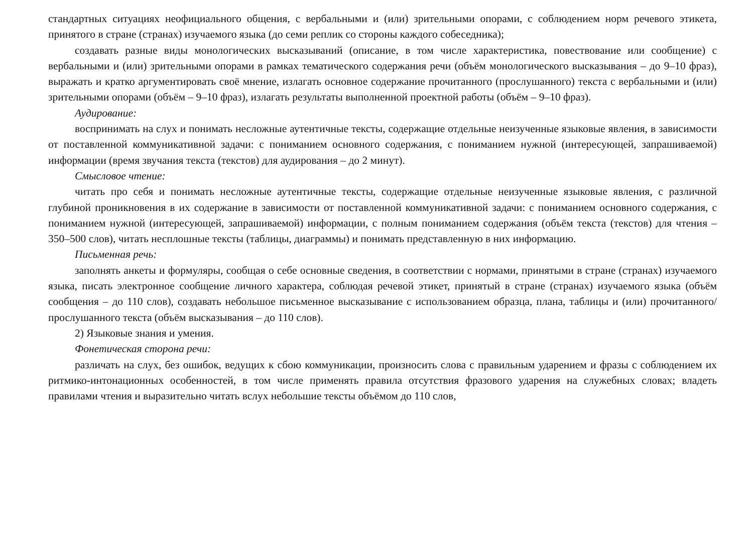стандартных ситуациях неофициального общения, с вербальными и (или) зрительными опорами, с соблюдением норм речевого этикета, принятого в стране (странах) изучаемого языка (до семи реплик со стороны каждого собеседника);
создавать разные виды монологических высказываний (описание, в том числе характеристика, повествование или сообщение) с вербальными и (или) зрительными опорами в рамках тематического содержания речи (объём монологического высказывания – до 9–10 фраз), выражать и кратко аргументировать своё мнение, излагать основное содержание прочитанного (прослушанного) текста с вербальными и (или) зрительными опорами (объём – 9–10 фраз), излагать результаты выполненной проектной работы (объём – 9–10 фраз).
Аудирование:
воспринимать на слух и понимать несложные аутентичные тексты, содержащие отдельные неизученные языковые явления, в зависимости от поставленной коммуникативной задачи: с пониманием основного содержания, с пониманием нужной (интересующей, запрашиваемой) информации (время звучания текста (текстов) для аудирования – до 2 минут).
Смысловое чтение:
читать про себя и понимать несложные аутентичные тексты, содержащие отдельные неизученные языковые явления, с различной глубиной проникновения в их содержание в зависимости от поставленной коммуникативной задачи: с пониманием основного содержания, с пониманием нужной (интересующей, запрашиваемой) информации, с полным пониманием содержания (объём текста (текстов) для чтения – 350–500 слов), читать несплошные тексты (таблицы, диаграммы) и понимать представленную в них информацию.
Письменная речь:
заполнять анкеты и формуляры, сообщая о себе основные сведения, в соответствии с нормами, принятыми в стране (странах) изучаемого языка, писать электронное сообщение личного характера, соблюдая речевой этикет, принятый в стране (странах) изучаемого языка (объём сообщения – до 110 слов), создавать небольшое письменное высказывание с использованием образца, плана, таблицы и (или) прочитанного/прослушанного текста (объём высказывания – до 110 слов).
2) Языковые знания и умения.
Фонетическая сторона речи:
различать на слух, без ошибок, ведущих к сбою коммуникации, произносить слова с правильным ударением и фразы с соблюдением их ритмико-интонационных особенностей, в том числе применять правила отсутствия фразового ударения на служебных словах; владеть правилами чтения и выразительно читать вслух небольшие тексты объёмом до 110 слов,